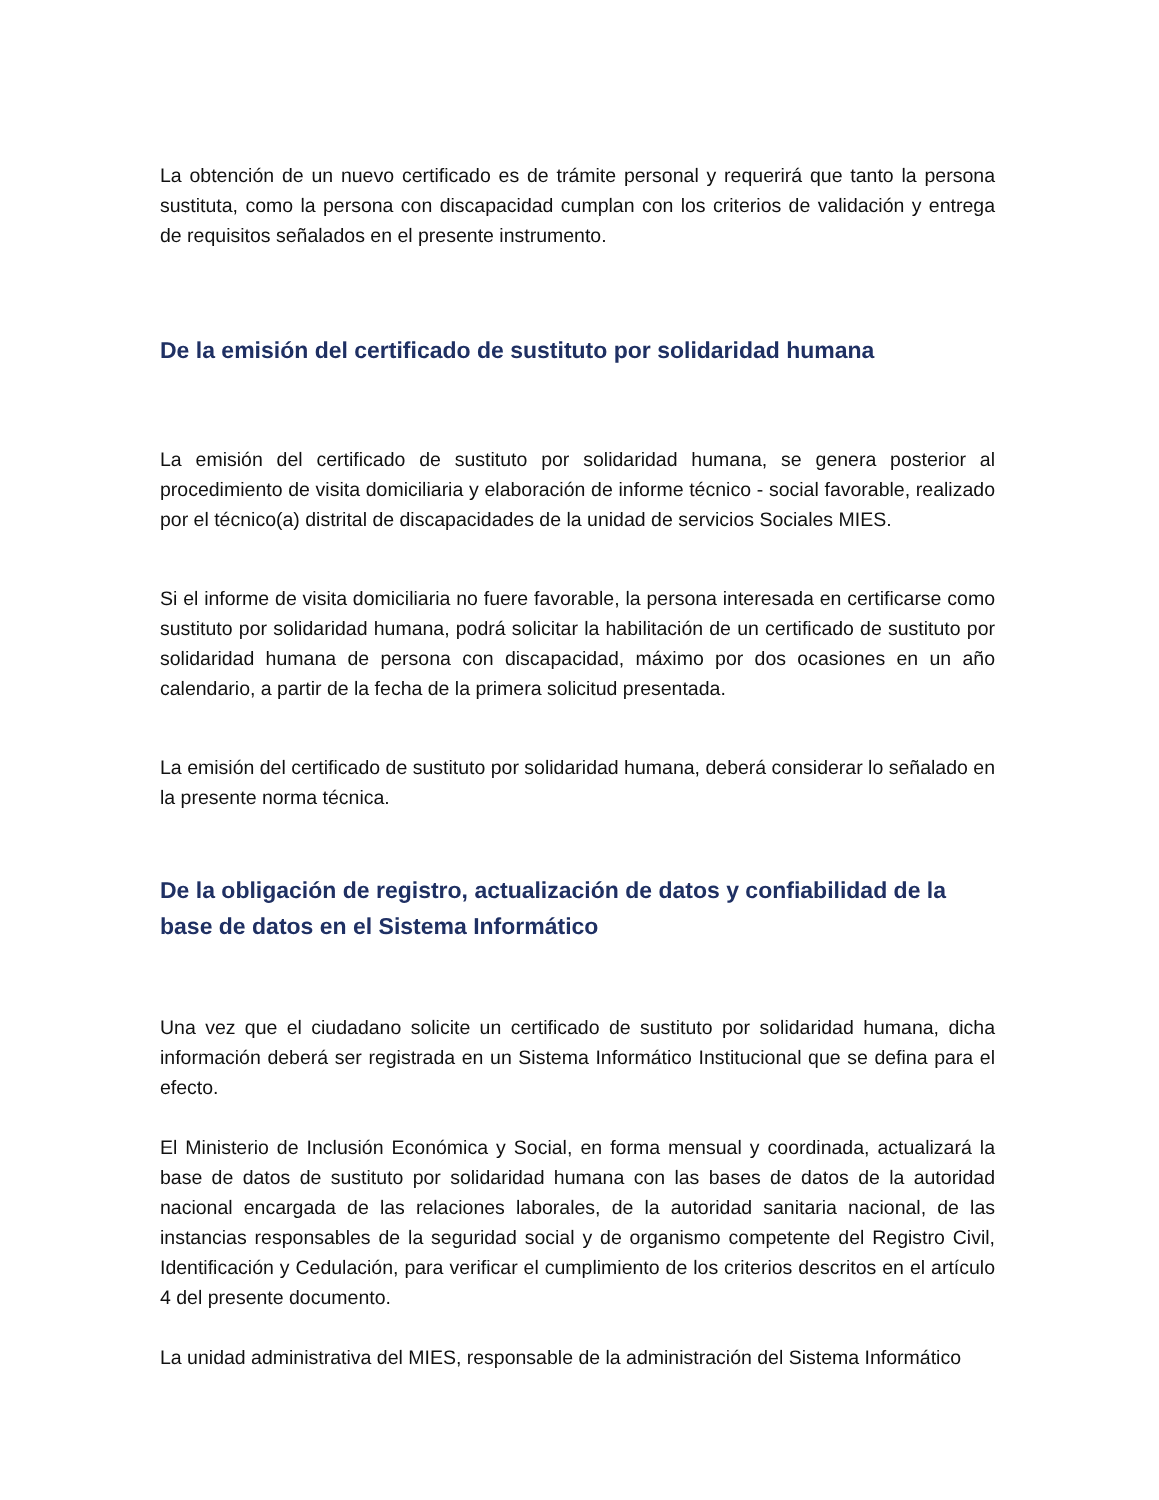La obtención de un nuevo certificado es de trámite personal y requerirá que tanto la persona sustituta, como la persona con discapacidad cumplan con los criterios de validación y entrega de requisitos señalados en el presente instrumento.
De la emisión del certificado de sustituto por solidaridad humana
La emisión del certificado de sustituto por solidaridad humana, se genera posterior al procedimiento de visita domiciliaria y elaboración de informe técnico - social favorable, realizado por el técnico(a) distrital de discapacidades de la unidad de servicios Sociales MIES.
Si el informe de visita domiciliaria no fuere favorable, la persona interesada en certificarse como sustituto por solidaridad humana, podrá solicitar la habilitación de un certificado de sustituto por solidaridad humana de persona con discapacidad, máximo por dos ocasiones en un año calendario, a partir de la fecha de la primera solicitud presentada.
La emisión del certificado de sustituto por solidaridad humana, deberá considerar lo señalado en la presente norma técnica.
De la obligación de registro, actualización de datos y confiabilidad de la base de datos en el Sistema Informático
Una vez que el ciudadano solicite un certificado de sustituto por solidaridad humana, dicha información deberá ser registrada en un Sistema Informático Institucional que se defina para el efecto.
El Ministerio de Inclusión Económica y Social, en forma mensual y coordinada, actualizará la base de datos de sustituto por solidaridad humana con las bases de datos de la autoridad nacional encargada de las relaciones laborales, de la autoridad sanitaria nacional, de las instancias responsables de la seguridad social y de organismo competente del Registro Civil, Identificación y Cedulación, para verificar el cumplimiento de los criterios descritos en el artículo 4 del presente documento.
La unidad administrativa del MIES, responsable de la administración del Sistema Informático